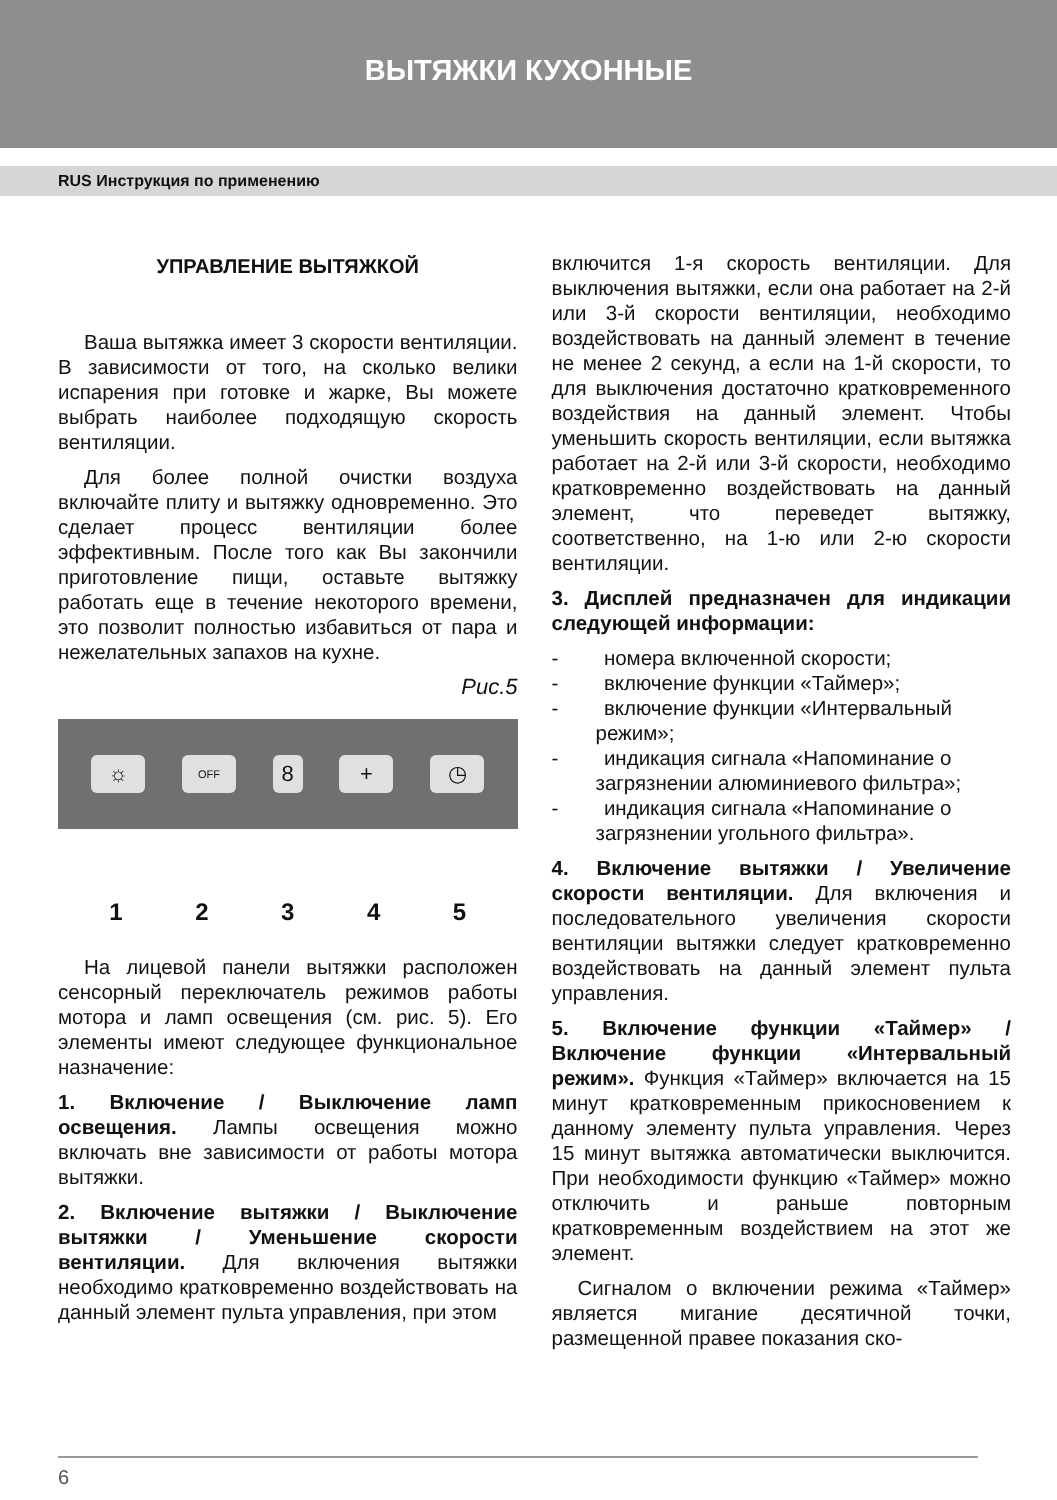ВЫТЯЖКИ КУХОННЫЕ
RUS Инструкция по применению
УПРАВЛЕНИЕ ВЫТЯЖКОЙ
Ваша вытяжка имеет 3 скорости вентиляции. В зависимости от того, на сколько велики испарения при готовке и жарке, Вы можете выбрать наиболее подходящую скорость вентиляции.
Для более полной очистки воздуха включайте плиту и вытяжку одновременно. Это сделает процесс вентиляции более эффективным. После того как Вы закончили приготовление пищи, оставьте вытяжку работать еще в течение некоторого времени, это позволит полностью избавиться от пара и нежелательных запахов на кухне.
Рис.5
☼
OFF
8 + ◷
1 2 3 4 5
На лицевой панели вытяжки расположен сенсорный переключатель режимов работы мотора и ламп освещения (см. рис. 5). Его элементы имеют следующее функциональное назначение:
1. Включение / Выключение ламп освещения. Лампы освещения можно включать вне зависимости от работы мотора вытяжки.
2. Включение вытяжки / Выключение вытяжки / Уменьшение скорости вентиляции. Для включения вытяжки необходимо кратковременно воздействовать на данный элемент пульта управления, при этом
включится 1-я скорость вентиляции. Для выключения вытяжки, если она работает на 2-й или 3-й скорости вентиляции, необходимо воздействовать на данный элемент в течение не менее 2 секунд, а если на 1-й скорости, то для выключения достаточно кратковременного воздействия на данный элемент. Чтобы уменьшить скорость вентиляции, если вытяжка работает на 2-й или 3-й скорости, необходимо кратковременно воздействовать на данный элемент, что переведет вытяжку, соответственно, на 1-ю или 2-ю скорости вентиляции.
3. Дисплей предназначен для индикации следующей информации:
- номера включенной скорости;
- включение функции «Таймер»;
- включение функции «Интервальный режим»;
- индикация сигнала «Напоминание о загрязнении алюминиевого фильтра»;
- индикация сигнала «Напоминание о загрязнении угольного фильтра».
4. Включение вытяжки / Увеличение скорости вентиляции. Для включения и последовательного увеличения скорости вентиляции вытяжки следует кратковременно воздействовать на данный элемент пульта управления.
5. Включение функции «Таймер» / Включение функции «Интервальный режим». Функция «Таймер» включается на 15 минут кратковременным прикосновением к данному элементу пульта управления. Через 15 минут вытяжка автоматически выключится. При необходимости функцию «Таймер» можно отключить и раньше повторным кратковременным воздействием на этот же элемент.
Сигналом о включении режима «Таймер» является мигание десятичной точки, размещенной правее показания ско-
6